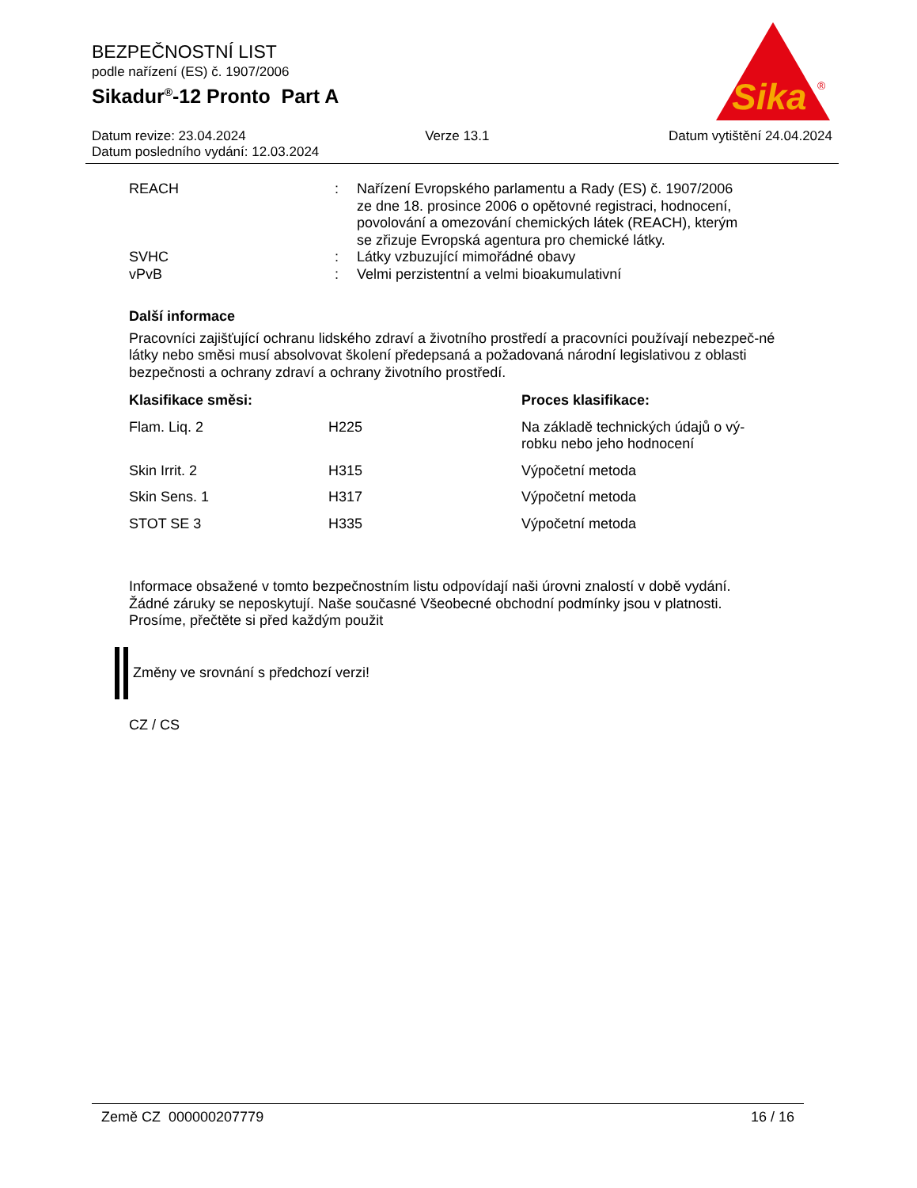BEZPEČNOSTNÍ LIST
podle nařízení (ES) č. 1907/2006
Sikadur<sup>®</sup>-12 Pronto Part A
Sika
®
Datum revize: 23.04.2024 Verze 13.1 Datum vytištění 24.04.2024
Datum posledního vydání: 12.03.2024
| REACH | : | Nařízení Evropského parlamentu a Rady (ES) č. 1907/2006 ze dne 18. prosince 2006 o opětovné registraci, hodnocení, povolování a omezování chemických látek (REACH), kterým se zřizuje Evropská agentura pro chemické látky. |
| SVHC | : | Látky vzbuzující mimořádné obavy |
| vPvB | : | Velmi perzistentní a velmi bioakumulativní |
Další informace
Pracovníci zajišťující ochranu lidského zdraví a životního prostředí a pracovníci používají nebezpeč-né látky nebo směsi musí absolvovat školení předepsaná a požadovaná národní legislativou z oblasti bezpečnosti a ochrany zdraví a ochrany životního prostředí.
| Klasifikace směsi: | | Proces klasifikace: |
| --- | --- | --- |
| Flam. Liq. 2 | H225 | Na základě technických údajů o vý- robku nebo jeho hodnocení |
| Skin Irrit. 2 | H315 | Výpočetní metoda |
| Skin Sens. 1 | H317 | Výpočetní metoda |
| STOT SE 3 | H335 | Výpočetní metoda |
Informace obsažené v tomto bezpečnostním listu odpovídají naši úrovni znalostí v době vydání.
Žádné záruky se neposkytují. Naše současné Všeobecné obchodní podmínky jsou v platnosti.
Prosíme, přečtěte si před každým použit
Změny ve srovnání s předchozí verzi!
CZ / CS
Země CZ 000000207779 16 / 16